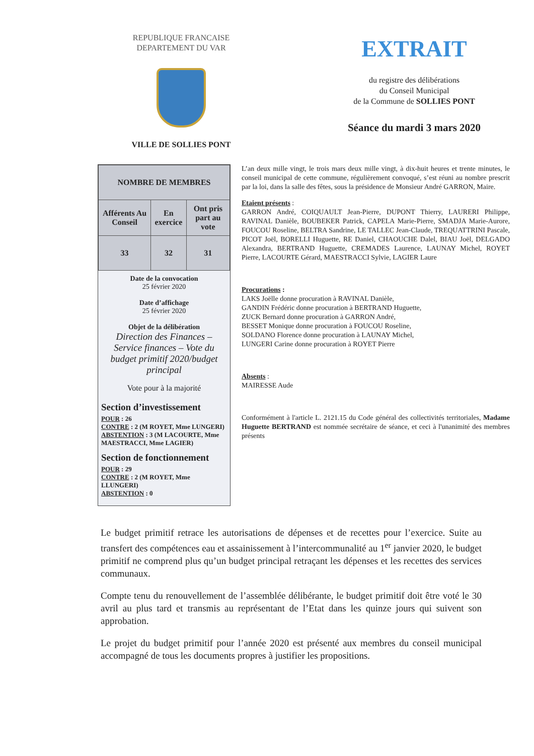REPUBLIQUE FRANCAISE
DEPARTEMENT DU VAR
VILLE DE SOLLIES PONT
EXTRAIT
du registre des délibérations
du Conseil Municipal
de la Commune de SOLLIES PONT
Séance du mardi 3 mars 2020
| NOMBRE DE MEMBRES | | |
| --- | --- | --- |
| Afférents Au Conseil | En exercice | Ont pris part au vote |
| 33 | 32 | 31 |
Date de la convocation
25 février 2020
Date d’affichage
25 février 2020
Objet de la délibération
Direction des Finances – Service finances – Vote du budget primitif 2020/budget principal
Vote pour à la majorité
Section d’investissement
POUR : 26
CONTRE : 2 (M ROYET, Mme LUNGERI)
ABSTENTION : 3 (M LACOURTE, Mme MAESTRACCI, Mme LAGIER)
Section de fonctionnement
POUR : 29
CONTRE : 2 (M ROYET, Mme LLUNGERI)
ABSTENTION : 0
L’an deux mille vingt, le trois mars deux mille vingt, à dix-huit heures et trente minutes, le conseil municipal de cette commune, régulièrement convoqué, s’est réuni au nombre prescrit par la loi, dans la salle des fêtes, sous la présidence de Monsieur André GARRON, Maire.
Etaient présents :
GARRON André, COIQUAULT Jean-Pierre, DUPONT Thierry, LAURERI Philippe, RAVINAL Danièle, BOUBEKER Patrick, CAPELA Marie-Pierre, SMADJA Marie-Aurore, FOUCOU Roseline, BELTRA Sandrine, LE TALLEC Jean-Claude, TREQUATTRINI Pascale, PICOT Joël, BORELLI Huguette, RE Daniel, CHAOUCHE Dalel, BIAU Joël, DELGADO Alexandra, BERTRAND Huguette, CREMADES Laurence, LAUNAY Michel, ROYET Pierre, LACOURTE Gérard, MAESTRACCI Sylvie, LAGIER Laure
Procurations :
LAKS Joëlle donne procuration à RAVINAL Danièle,
GANDIN Frédéric donne procuration à BERTRAND Huguette,
ZUCK Bernard donne procuration à GARRON André,
BESSET Monique donne procuration à FOUCOU Roseline,
SOLDANO Florence donne procuration à LAUNAY Michel,
LUNGERI Carine donne procuration à ROYET Pierre
Absents :
MAIRESSE Aude
Conformément à l'article L. 2121.15 du Code général des collectivités territoriales, Madame Huguette BERTRAND est nommée secrétaire de séance, et ceci à l'unanimité des membres présents
Le budget primitif retrace les autorisations de dépenses et de recettes pour l’exercice. Suite au transfert des compétences eau et assainissement à l’intercommunalité au 1<sup>er</sup> janvier 2020, le budget primitif ne comprend plus qu’un budget principal retraçant les dépenses et les recettes des services communaux.
Compte tenu du renouvellement de l’assemblée délibérante, le budget primitif doit être voté le 30 avril au plus tard et transmis au représentant de l’Etat dans les quinze jours qui suivent son approbation.
Le projet du budget primitif pour l’année 2020 est présenté aux membres du conseil municipal accompagné de tous les documents propres à justifier les propositions.